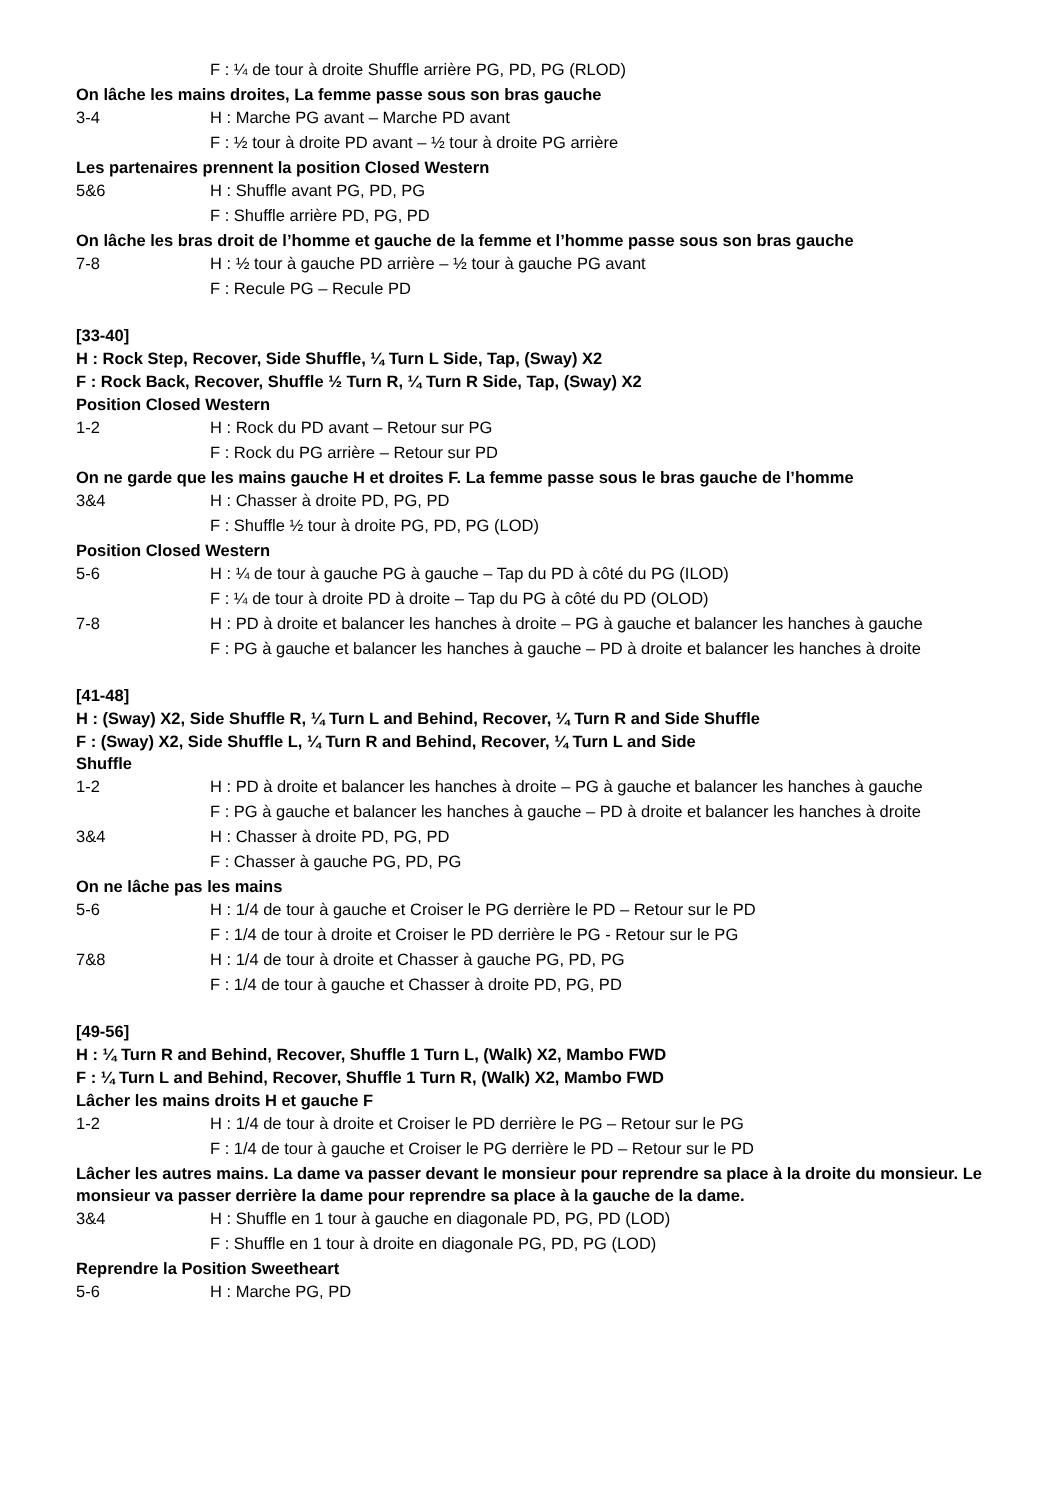F : ¼ de tour à droite Shuffle arrière PG, PD, PG (RLOD)
On lâche les mains droites, La femme passe sous son bras gauche
3-4 H : Marche PG avant – Marche PD avant
F : ½ tour à droite PD avant – ½ tour à droite PG arrière
Les partenaires prennent la position Closed Western
5&6 H : Shuffle avant PG, PD, PG
F : Shuffle arrière PD, PG, PD
On lâche les bras droit de l’homme et gauche de la femme et l’homme passe sous son bras gauche
7-8 H : ½ tour à gauche PD arrière – ½ tour à gauche PG avant
F : Recule PG – Recule PD
[33-40]
H : Rock Step, Recover, Side Shuffle, ¼ Turn L Side, Tap, (Sway) X2
F : Rock Back, Recover, Shuffle ½ Turn R, ¼ Turn R Side, Tap, (Sway) X2
Position Closed Western
1-2 H : Rock du PD avant – Retour sur PG
F : Rock du PG arrière – Retour sur PD
On ne garde que les mains gauche H et droites F. La femme passe sous le bras gauche de l’homme
3&4 H : Chasser à droite PD, PG, PD
F : Shuffle ½ tour à droite PG, PD, PG (LOD)
Position Closed Western
5-6 H : ¼ de tour à gauche PG à gauche – Tap du PD à côté du PG (ILOD)
F : ¼ de tour à droite PD à droite – Tap du PG à côté du PD (OLOD)
7-8 H : PD à droite et balancer les hanches à droite – PG à gauche et balancer les hanches à gauche
F : PG à gauche et balancer les hanches à gauche – PD à droite et balancer les hanches à droite
[41-48]
H : (Sway) X2, Side Shuffle R, ¼ Turn L and Behind, Recover, ¼ Turn R and Side Shuffle
F : (Sway) X2, Side Shuffle L, ¼ Turn R and Behind, Recover, ¼ Turn L and Side
Shuffle
1-2 H : PD à droite et balancer les hanches à droite – PG à gauche et balancer les hanches à gauche
F : PG à gauche et balancer les hanches à gauche – PD à droite et balancer les hanches à droite
3&4 H : Chasser à droite PD, PG, PD
F : Chasser à gauche PG, PD, PG
On ne lâche pas les mains
5-6 H : 1/4 de tour à gauche et Croiser le PG derrière le PD – Retour sur le PD
F : 1/4 de tour à droite et Croiser le PD derrière le PG - Retour sur le PG
7&8 H : 1/4 de tour à droite et Chasser à gauche PG, PD, PG
F : 1/4 de tour à gauche et Chasser à droite PD, PG, PD
[49-56]
H : ¼ Turn R and Behind, Recover, Shuffle 1 Turn L, (Walk) X2, Mambo FWD
F : ¼ Turn L and Behind, Recover, Shuffle 1 Turn R, (Walk) X2, Mambo FWD
Lâcher les mains droits H et gauche F
1-2 H : 1/4 de tour à droite et Croiser le PD derrière le PG – Retour sur le PG
F : 1/4 de tour à gauche et Croiser le PG derrière le PD – Retour sur le PD
Lâcher les autres mains. La dame va passer devant le monsieur pour reprendre sa place à la droite du monsieur. Le monsieur va passer derrière la dame pour reprendre sa place à la gauche de la dame.
3&4 H : Shuffle en 1 tour à gauche en diagonale PD, PG, PD (LOD)
F : Shuffle en 1 tour à droite en diagonale PG, PD, PG (LOD)
Reprendre la Position Sweetheart
5-6 H : Marche PG, PD